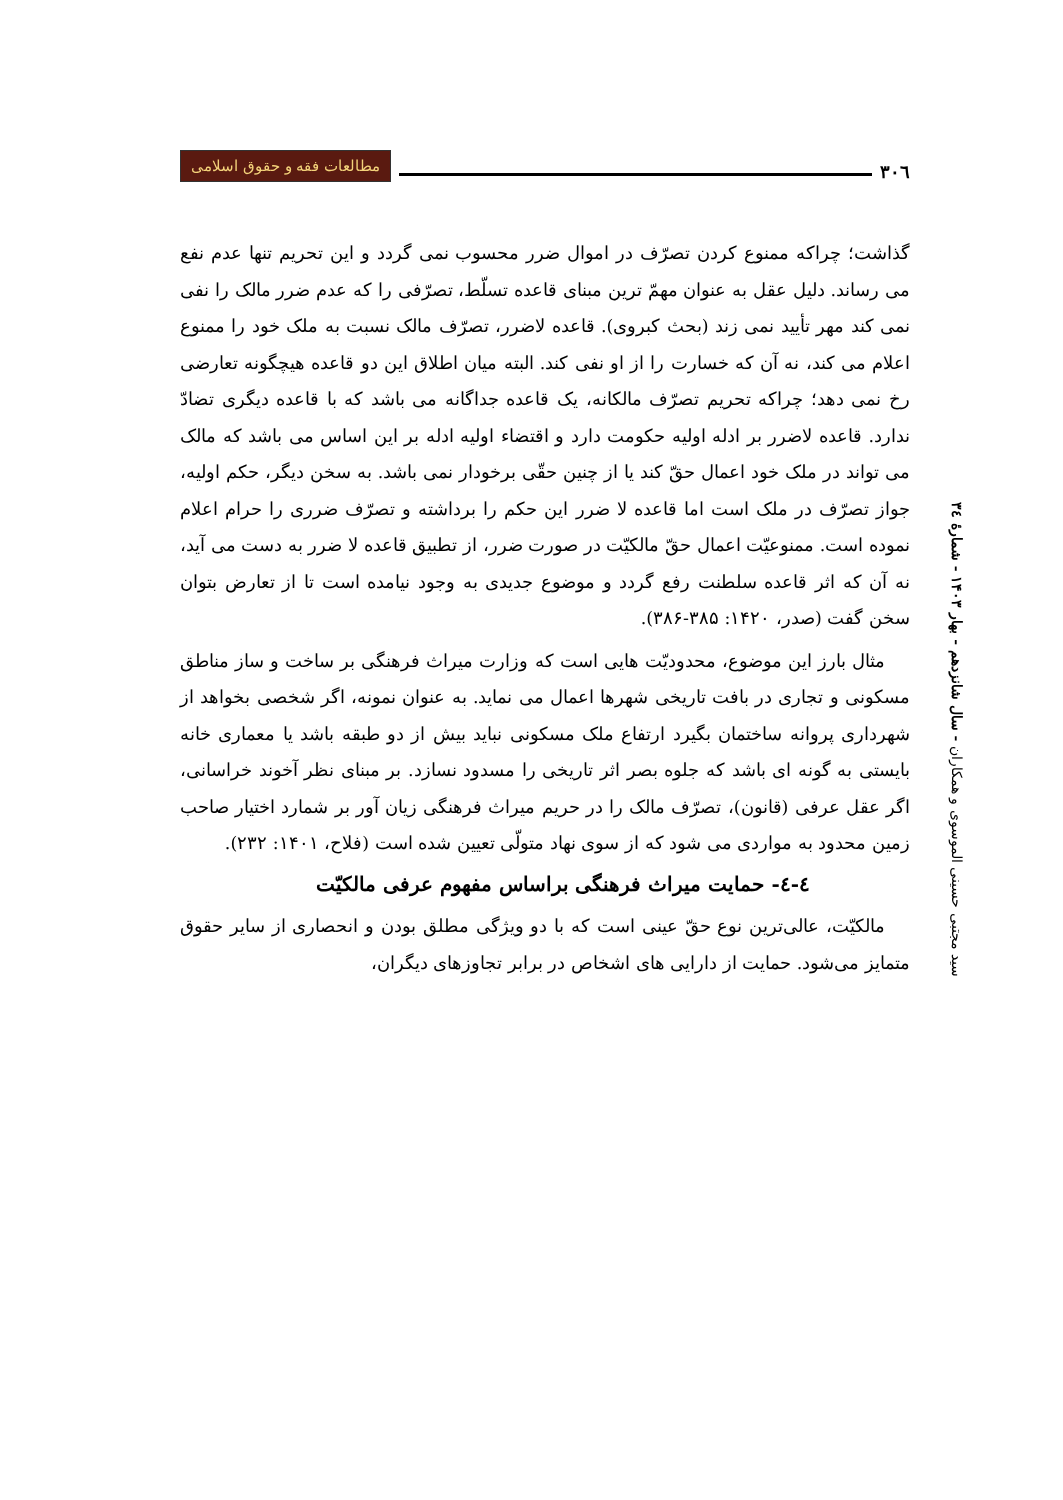۳۰٦
مطالعات فقه و حقوق اسلامی
گذاشت؛ چراکه ممنوع کردن تصرّف در اموال ضرر محسوب نمی گردد و این تحریم تنها عدم نفع می رساند. دلیل عقل به عنوان مهمّ ترین مبنای قاعده تسلّط، تصرّفی را که عدم ضرر مالک را نفی نمی کند مهر تأیید نمی زند (بحث کبروی). قاعده لاضرر، تصرّف مالک نسبت به ملک خود را ممنوع اعلام می کند، نه آن که خسارت را از او نفی کند. البته میان اطلاق این دو قاعده هیچگونه تعارضی رخ نمی دهد؛ چراکه تحریم تصرّف مالکانه، یک قاعده جداگانه می باشد که با قاعده دیگری تضادّ ندارد. قاعده لاضرر بر ادله اولیه حکومت دارد و اقتضاء اولیه ادله بر این اساس می باشد که مالک می تواند در ملک خود اعمال حقّ کند یا از چنین حقّی برخودار نمی باشد. به سخن دیگر، حکم اولیه، جواز تصرّف در ملک است اما قاعده لا ضرر این حکم را برداشته و تصرّف ضرری را حرام اعلام نموده است. ممنوعیّت اعمال حقّ مالکیّت در صورت ضرر، از تطبیق قاعده لا ضرر به دست می آید، نه آن که اثر قاعده سلطنت رفع گردد و موضوع جدیدی به وجود نیامده است تا از تعارض بتوان سخن گفت (صدر، ۱۴۲۰: ۳۸۵-۳۸۶).
مثال بارز این موضوع، محدودیّت هایی است که وزارت میراث فرهنگی بر ساخت و ساز مناطق مسکونی و تجاری در بافت تاریخی شهرها اعمال می نماید. به عنوان نمونه، اگر شخصی بخواهد از شهرداری پروانه ساختمان بگیرد ارتفاع ملک مسکونی نباید بیش از دو طبقه باشد یا معماری خانه بایستی به گونه ای باشد که جلوه بصر اثر تاریخی را مسدود نسازد. بر مبنای نظر آخوند خراسانی، اگر عقل عرفی (قانون)، تصرّف مالک را در حریم میراث فرهنگی زیان آور بر شمارد اختیار صاحب زمین محدود به مواردی می شود که از سوی نهاد متولّی تعیین شده است (فلاح، ۱۴۰۱: ۲۳۲).
٤-٤- حمایت میراث فرهنگی براساس مفهوم عرفی مالکیّت
مالکیّت، عالی‌ترین نوع حقّ عینی است که با دو ویژگی مطلق بودن و انحصاری از سایر حقوق متمایز می‌شود. حمایت از دارایی های اشخاص در برابر تجاوزهای دیگران،
سید مجتبی حسینی الموسوی و همکاران - سال شانزدهم - بهار ۱۴۰۳ - شمارهٔ ۳٤